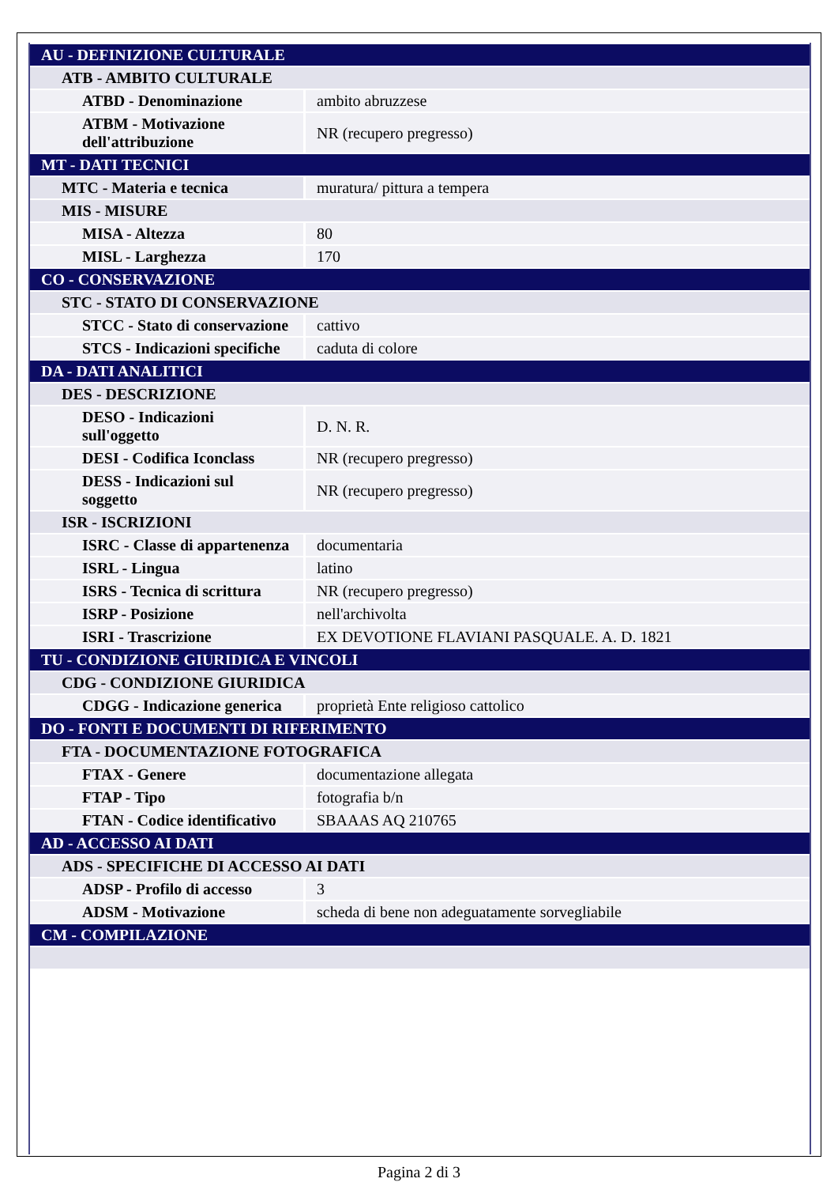| AU - DEFINIZIONE CULTURALE | |
| ATB - AMBITO CULTURALE | |
| ATBD - Denominazione | ambito abruzzese |
| ATBM - Motivazione dell'attribuzione | NR (recupero pregresso) |
| MT - DATI TECNICI | |
| MTC - Materia e tecnica | muratura/ pittura a tempera |
| MIS - MISURE | |
| MISA - Altezza | 80 |
| MISL - Larghezza | 170 |
| CO - CONSERVAZIONE | |
| STC - STATO DI CONSERVAZIONE | |
| STCC - Stato di conservazione | cattivo |
| STCS - Indicazioni specifiche | caduta di colore |
| DA - DATI ANALITICI | |
| DES - DESCRIZIONE | |
| DESO - Indicazioni sull'oggetto | D. N. R. |
| DESI - Codifica Iconclass | NR (recupero pregresso) |
| DESS - Indicazioni sul soggetto | NR (recupero pregresso) |
| ISR - ISCRIZIONI | |
| ISRC - Classe di appartenenza | documentaria |
| ISRL - Lingua | latino |
| ISRS - Tecnica di scrittura | NR (recupero pregresso) |
| ISRP - Posizione | nell'archivolta |
| ISRI - Trascrizione | EX DEVOTIONE FLAVIANI PASQUALE. A. D. 1821 |
| TU - CONDIZIONE GIURIDICA E VINCOLI | |
| CDG - CONDIZIONE GIURIDICA | |
| CDGG - Indicazione generica | proprietà Ente religioso cattolico |
| DO - FONTI E DOCUMENTI DI RIFERIMENTO | |
| FTA - DOCUMENTAZIONE FOTOGRAFICA | |
| FTAX - Genere | documentazione allegata |
| FTAP - Tipo | fotografia b/n |
| FTAN - Codice identificativo | SBAAAS AQ 210765 |
| AD - ACCESSO AI DATI | |
| ADS - SPECIFICHE DI ACCESSO AI DATI | |
| ADSP - Profilo di accesso | 3 |
| ADSM - Motivazione | scheda di bene non adeguatamente sorvegliabile |
| CM - COMPILAZIONE | |
Pagina 2 di 3